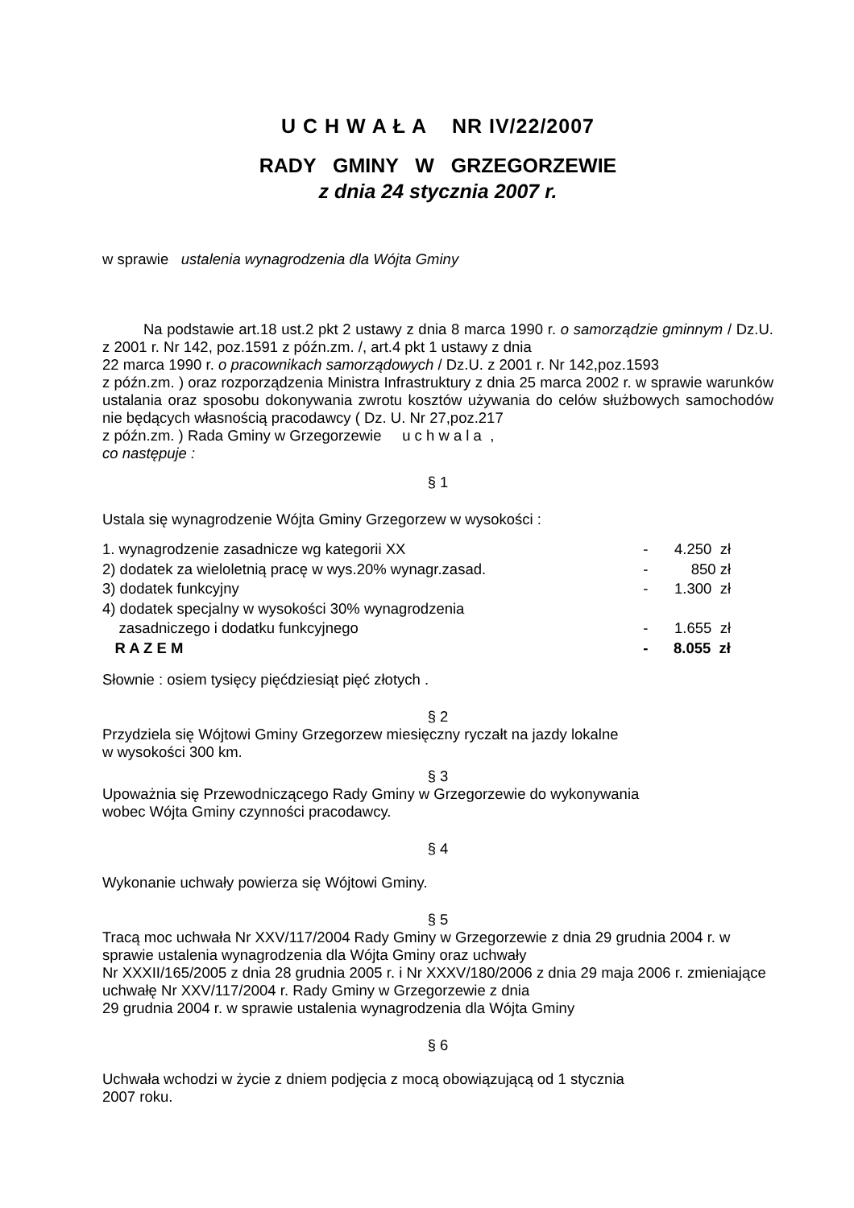U C H W A Ł A NR IV/22/2007
RADY GMINY W GRZEGORZEWIE
z dnia 24 stycznia 2007 r.
w sprawie ustalenia wynagrodzenia dla Wójta Gminy
Na podstawie art.18 ust.2 pkt 2 ustawy z dnia 8 marca 1990 r. o samorządzie gminnym / Dz.U. z 2001 r. Nr 142, poz.1591 z późn.zm. /, art.4 pkt 1 ustawy z dnia
22 marca 1990 r. o pracownikach samorządowych / Dz.U. z 2001 r. Nr 142,poz.1593
z późn.zm. ) oraz rozporządzenia Ministra Infrastruktury z dnia 25 marca 2002 r. w sprawie warunków ustalania oraz sposobu dokonywania zwrotu kosztów używania do celów służbowych samochodów nie będących własnością pracodawcy ( Dz. U. Nr 27,poz.217
z późn.zm. ) Rada Gminy w Grzegorzewie u c h w a l a ,
co następuje :
§ 1
Ustala się wynagrodzenie Wójta Gminy Grzegorzew w wysokości :
| 1. wynagrodzenie zasadnicze wg kategorii XX | - | 4.250 zł |
| 2) dodatek za wieloletnią pracę w wys.20% wynagr.zasad. | - | 850 zł |
| 3) dodatek funkcyjny | - | 1.300 zł |
| 4) dodatek specjalny w wysokości 30% wynagrodzenia | | |
| zasadniczego i dodatku funkcyjnego | - | 1.655 zł |
| R A Z E M | - | 8.055 zł |
Słownie : osiem tysięcy pięćdziesiąt pięć złotych .
§ 2
Przydziela się Wójtowi Gminy Grzegorzew miesięczny ryczałt na jazdy lokalne
w wysokości 300 km.
§ 3
Upoważnia się Przewodniczącego Rady Gminy w Grzegorzewie do wykonywania
wobec Wójta Gminy czynności pracodawcy.
§ 4
Wykonanie uchwały powierza się Wójtowi Gminy.
§ 5
Tracą moc uchwała Nr XXV/117/2004 Rady Gminy w Grzegorzewie z dnia 29 grudnia 2004 r. w sprawie ustalenia wynagrodzenia dla Wójta Gminy oraz uchwały
Nr XXXII/165/2005 z dnia 28 grudnia 2005 r. i Nr XXXV/180/2006 z dnia 29 maja 2006 r. zmieniające uchwałę Nr XXV/117/2004 r. Rady Gminy w Grzegorzewie z dnia
29 grudnia 2004 r. w sprawie ustalenia wynagrodzenia dla Wójta Gminy
§ 6
Uchwała wchodzi w życie z dniem podjęcia z mocą obowiązującą od 1 stycznia
2007 roku.